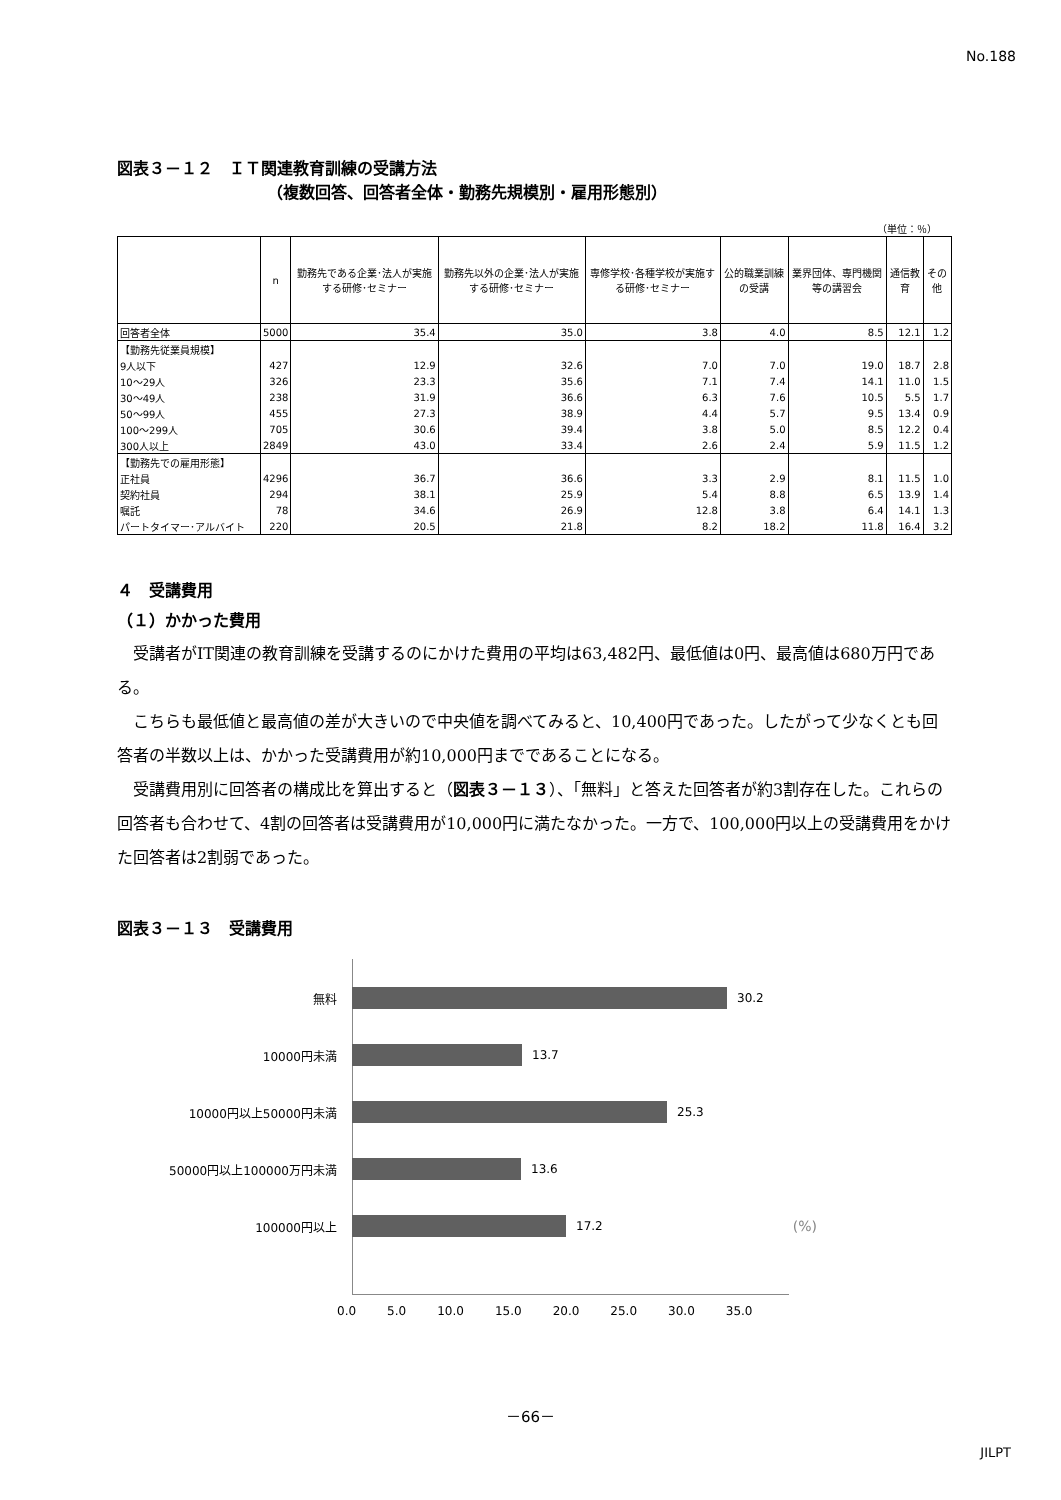No.188
図表３－１２　ＩＴ関連教育訓練の受講方法
（複数回答、回答者全体・勤務先規模別・雇用形態別）
（単位：％）
| | n | 勤務先である企業･法人が実施する研修･セミナー | 勤務先以外の企業･法人が実施する研修･セミナー | 専修学校･各種学校が実施する研修･セミナー | 公的職業訓練の受講 | 業界団体、専門機関等の講習会 | 通信教育 | その他 |
| --- | --- | --- | --- | --- | --- | --- | --- | --- |
| 回答者全体 | 5000 | 35.4 | 35.0 | 3.8 | 4.0 | 8.5 | 12.1 | 1.2 |
| 【勤務先従業員規模】 | | | | | | | | |
| 9人以下 | 427 | 12.9 | 32.6 | 7.0 | 7.0 | 19.0 | 18.7 | 2.8 |
| 10～29人 | 326 | 23.3 | 35.6 | 7.1 | 7.4 | 14.1 | 11.0 | 1.5 |
| 30～49人 | 238 | 31.9 | 36.6 | 6.3 | 7.6 | 10.5 | 5.5 | 1.7 |
| 50～99人 | 455 | 27.3 | 38.9 | 4.4 | 5.7 | 9.5 | 13.4 | 0.9 |
| 100～299人 | 705 | 30.6 | 39.4 | 3.8 | 5.0 | 8.5 | 12.2 | 0.4 |
| 300人以上 | 2849 | 43.0 | 33.4 | 2.6 | 2.4 | 5.9 | 11.5 | 1.2 |
| 【勤務先での雇用形態】 | | | | | | | | |
| 正社員 | 4296 | 36.7 | 36.6 | 3.3 | 2.9 | 8.1 | 11.5 | 1.0 |
| 契約社員 | 294 | 38.1 | 25.9 | 5.4 | 8.8 | 6.5 | 13.9 | 1.4 |
| 嘱託 | 78 | 34.6 | 26.9 | 12.8 | 3.8 | 6.4 | 14.1 | 1.3 |
| パートタイマー･アルバイト | 220 | 20.5 | 21.8 | 8.2 | 18.2 | 11.8 | 16.4 | 3.2 |
４　受講費用
（１）かかった費用
受講者がIT関連の教育訓練を受講するのにかけた費用の平均は63,482円、最低値は0円、最高値は680万円である。
こちらも最低値と最高値の差が大きいので中央値を調べてみると、10,400円であった。したがって少なくとも回答者の半数以上は、かかった受講費用が約10,000円までであることになる。
受講費用別に回答者の構成比を算出すると（図表３－１３）、「無料」と答えた回答者が約3割存在した。これらの回答者も合わせて、4割の回答者は受講費用が10,000円に満たなかった。一方で、100,000円以上の受講費用をかけた回答者は2割弱であった。
図表３－１３　受講費用
無料 30.2
10000円未満 13.7
10000円以上50000円未満 25.3
50000円以上100000万円未満 13.6
100000円以上 17.2 (%)
0.0 5.0 10.0 15.0 20.0 25.0 30.0 35.0
－66－
JILPT